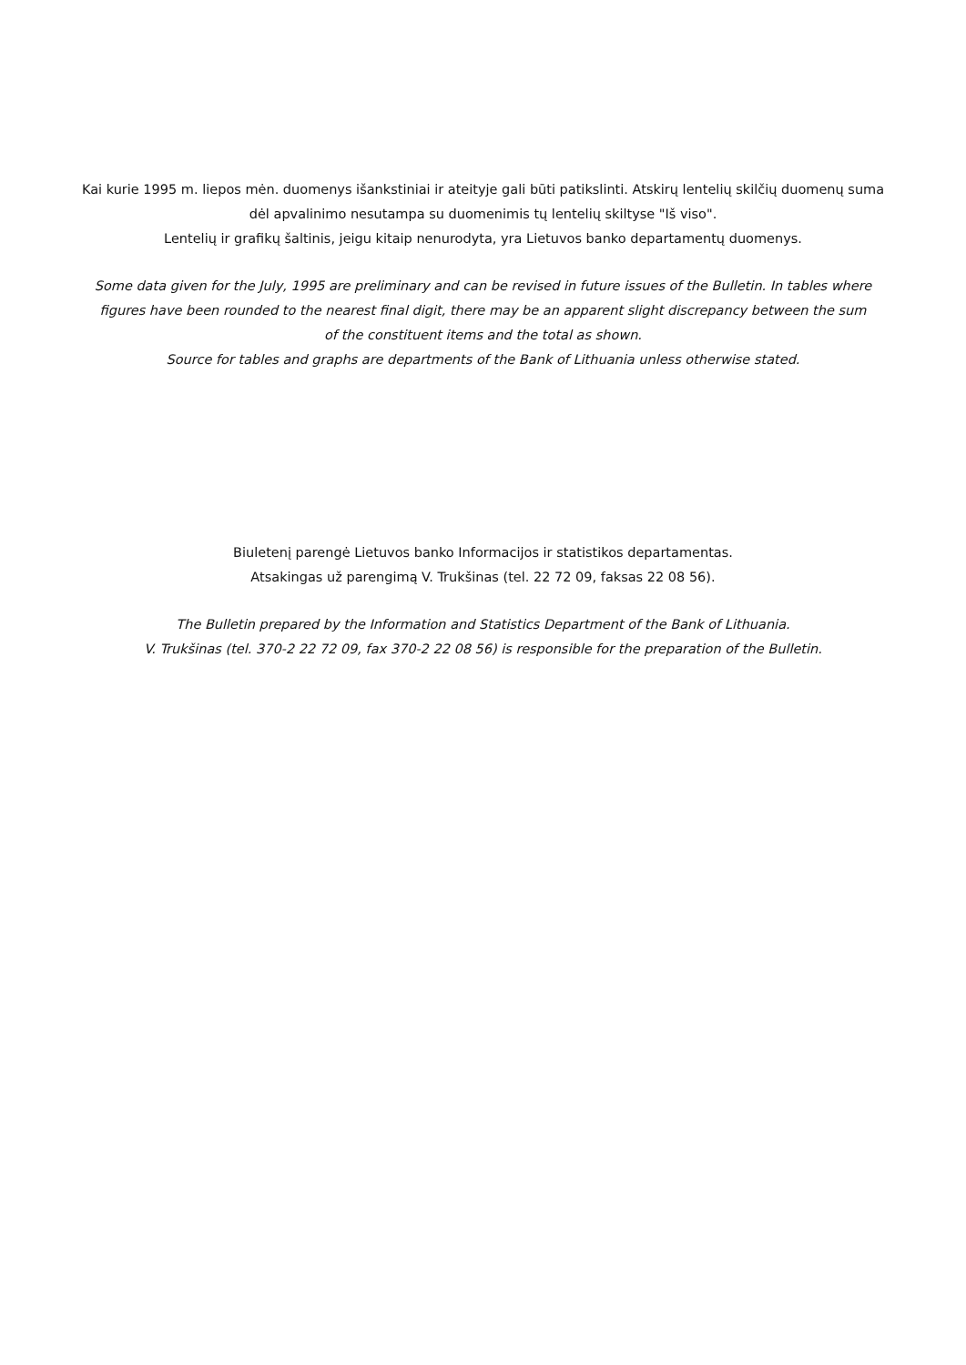Kai kurie 1995 m. liepos mėn. duomenys išankstiniai ir ateityje gali būti patikslinti. Atskirų lentelių skilčių duomenų suma
dėl apvalinimo nesutampa su duomenimis tų lentelių skiltyse "Iš viso".
Lentelių ir grafikų šaltinis, jeigu kitaip nenurodyta, yra Lietuvos banko departamentų duomenys.
Some data given for the July, 1995 are preliminary and can be revised in future issues of the Bulletin. In tables where
figures have been rounded to the nearest final digit, there may be an apparent slight discrepancy between the sum
of the constituent items and the total as shown.
Source for tables and graphs are departments of the Bank of Lithuania unless otherwise stated.
Biuletenį parengė Lietuvos banko Informacijos ir statistikos departamentas.
Atsakingas už parengimą V. Trukšinas (tel. 22 72 09, faksas 22 08 56).
The Bulletin prepared by the Information and Statistics Department of the Bank of Lithuania.
V. Trukšinas (tel. 370-2 22 72 09, fax 370-2 22 08 56) is responsible for the preparation of the Bulletin.